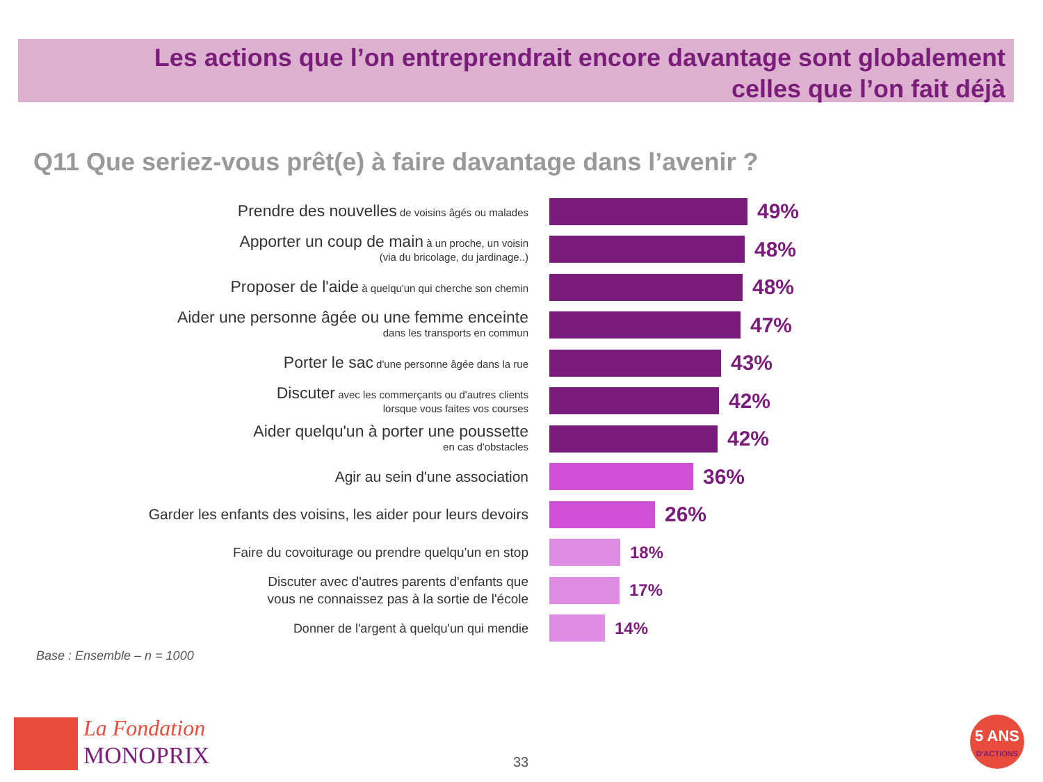Les actions que l’on entreprendrait encore davantage sont globalement
celles que l’on fait déjà
Q11 Que seriez-vous prêt(e) à faire davantage dans l’avenir ?
Prendre des nouvelles de voisins âgés ou malades
49%
Apporter un coup de main à un proche, un voisin
(via du bricolage, du jardinage..)
48%
Proposer de l'aide à quelqu'un qui cherche son chemin
48%
Aider une personne âgée ou une femme enceinte
dans les transports en commun
47%
Porter le sac d'une personne âgée dans la rue
43%
Discuter avec les commerçants ou d'autres clients
lorsque vous faites vos courses
42%
Aider quelqu'un à porter une poussette
en cas d'obstacles
42%
Agir au sein d'une association
36%
Garder les enfants des voisins, les aider pour leurs devoirs
26%
Faire du covoiturage ou prendre quelqu'un en stop
18%
Discuter avec d'autres parents d'enfants que
vous ne connaissez pas à la sortie de l'école
17%
Donner de l'argent à quelqu'un qui mendie
14%
Base : Ensemble – n = 1000
La Fondation
MONOPRIX
33
5 ANS
D'ACTIONS